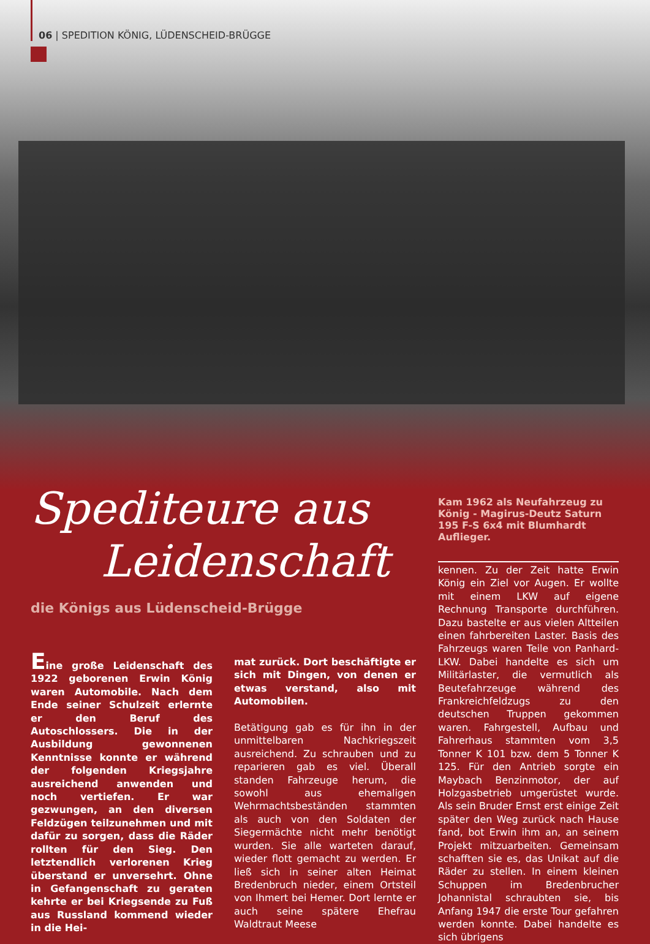06 | SPEDITION KÖNIG, LÜDENSCHEID-BRÜGGE
Spediteure aus
Leidenschaft
die Königs aus Lüdenscheid-Brügge
Kam 1962 als Neufahrzeug zu König - Magirus-Deutz Saturn 195 F-S 6x4 mit Blumhardt Auflieger.
Eine große Leidenschaft des 1922 geborenen Erwin König waren Automobile. Nach dem Ende seiner Schulzeit erlernte er den Beruf des Autoschlossers. Die in der Ausbildung gewonnenen Kenntnisse konnte er während der folgenden Kriegsjahre ausreichend anwenden und noch vertiefen. Er war gezwungen, an den diversen Feldzügen teilzunehmen und mit dafür zu sorgen, dass die Räder rollten für den Sieg. Den letztendlich verlorenen Krieg überstand er unversehrt. Ohne in Gefangenschaft zu geraten kehrte er bei Kriegsende zu Fuß aus Russland kommend wieder in die Hei-
mat zurück. Dort beschäftigte er sich mit Dingen, von denen er etwas verstand, also mit Automobilen.
Betätigung gab es für ihn in der unmittelbaren Nachkriegszeit ausreichend. Zu schrauben und zu reparieren gab es viel. Überall standen Fahrzeuge herum, die sowohl aus ehemaligen Wehrmachtsbeständen stammten als auch von den Soldaten der Siegermächte nicht mehr benötigt wurden. Sie alle warteten darauf, wieder flott gemacht zu werden. Er ließ sich in seiner alten Heimat Bredenbruch nieder, einem Ortsteil von Ihmert bei Hemer. Dort lernte er auch seine spätere Ehefrau Waldtraut Meese
kennen. Zu der Zeit hatte Erwin König ein Ziel vor Augen. Er wollte mit einem LKW auf eigene Rechnung Transporte durchführen. Dazu bastelte er aus vielen Altteilen einen fahrbereiten Laster. Basis des Fahrzeugs waren Teile von Panhard-LKW. Dabei handelte es sich um Militärlaster, die vermutlich als Beutefahrzeuge während des Frankreichfeldzugs zu den deutschen Truppen gekommen waren. Fahrgestell, Aufbau und Fahrerhaus stammten vom 3,5 Tonner K 101 bzw. dem 5 Tonner K 125. Für den Antrieb sorgte ein Maybach Benzinmotor, der auf Holzgasbetrieb umgerüstet wurde. Als sein Bruder Ernst erst einige Zeit später den Weg zurück nach Hause fand, bot Erwin ihm an, an seinem Projekt mitzuarbeiten. Gemeinsam schafften sie es, das Unikat auf die Räder zu stellen. In einem kleinen Schuppen im Bredenbrucher Johannistal schraubten sie, bis Anfang 1947 die erste Tour gefahren werden konnte. Dabei handelte es sich übrigens